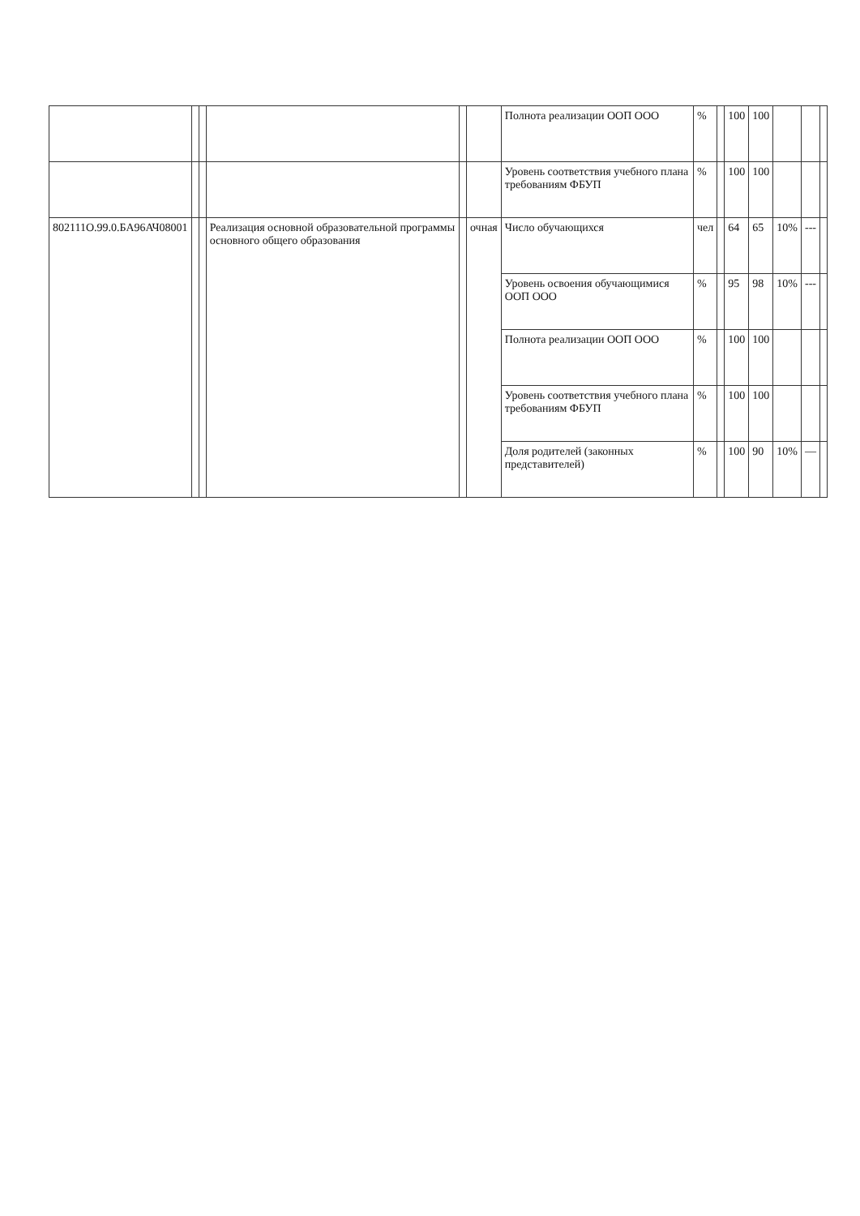| | | | | | | Полнота реализации ООП ООО | % | | 100 | 100 | | | |
| | | | | | | Уровень соответствия учебного плана требованиям ФБУП | % | | 100 | 100 | | | |
| 802111О.99.0.БА96АЧ08001 | | | Реализация основной образовательной программы основного общего образования | | очная | Число обучающихся | чел | | 64 | 65 | 10% | --- | |
| | | | | | | Уровень освоения обучающимися ООП ООО | % | | 95 | 98 | 10% | --- | |
| | | | | | | Полнота реализации ООП ООО | % | | 100 | 100 | | | |
| | | | | | | Уровень соответствия учебного плана требованиям ФБУП | % | | 100 | 100 | | | |
| | | | | | | Доля родителей (законных представителей) | % | | 100 | 90 | 10% | — | |